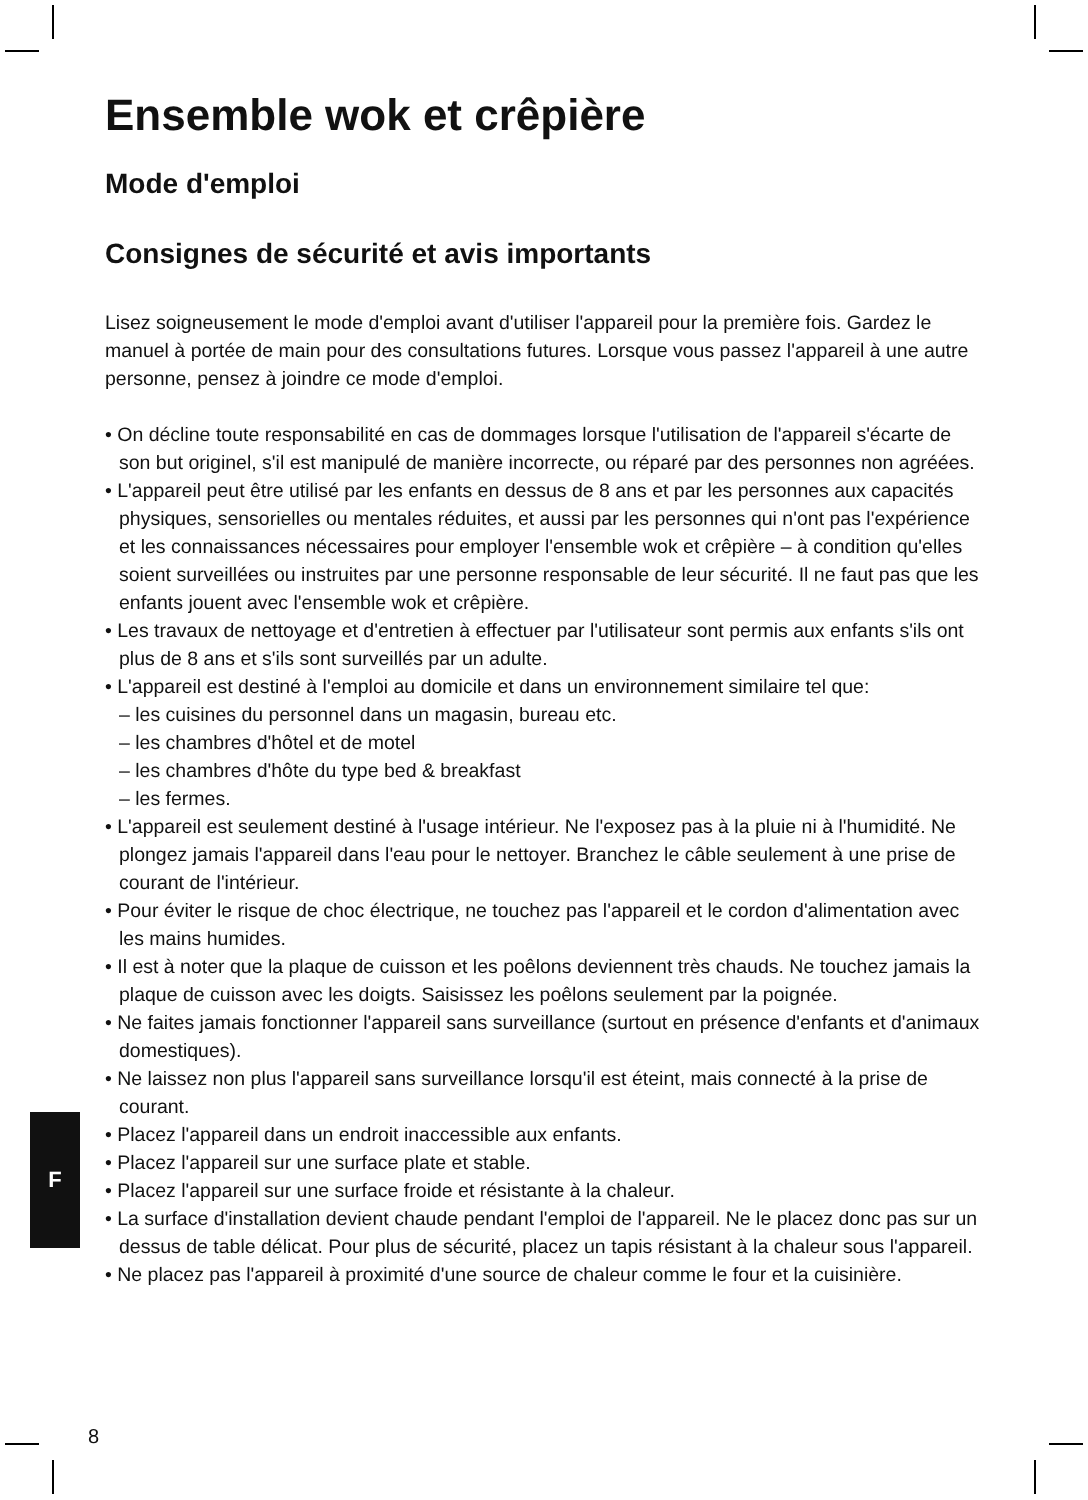Ensemble wok et crêpière
Mode d'emploi
Consignes de sécurité et avis importants
Lisez soigneusement le mode d'emploi avant d'utiliser l'appareil pour la première fois. Gardez le manuel à portée de main pour des consultations futures. Lorsque vous passez l'appareil à une autre personne, pensez à joindre ce mode d'emploi.
• On décline toute responsabilité en cas de dommages lorsque l'utilisation de l'appareil s'écarte de son but originel, s'il est manipulé de manière incorrecte, ou réparé par des personnes non agréées.
• L'appareil peut être utilisé par les enfants en dessus de 8 ans et par les personnes aux capacités physiques, sensorielles ou mentales réduites, et aussi par les personnes qui n'ont pas l'expérience et les connaissances nécessaires pour employer l'ensemble wok et crêpière – à condition qu'elles soient surveillées ou instruites par une personne responsable de leur sécurité. Il ne faut pas que les enfants jouent avec l'ensemble wok et crêpière.
• Les travaux de nettoyage et d'entretien à effectuer par l'utilisateur sont permis aux enfants s'ils ont plus de 8 ans et s'ils sont surveillés par un adulte.
• L'appareil est destiné à l'emploi au domicile et dans un environnement similaire tel que:
– les cuisines du personnel dans un magasin, bureau etc.
– les chambres d'hôtel et de motel
– les chambres d'hôte du type bed & breakfast
– les fermes.
• L'appareil est seulement destiné à l'usage intérieur. Ne l'exposez pas à la pluie ni à l'humidité. Ne plongez jamais l'appareil dans l'eau pour le nettoyer. Branchez le câble seulement à une prise de courant de l'intérieur.
• Pour éviter le risque de choc électrique, ne touchez pas l'appareil et le cordon d'alimentation avec les mains humides.
• Il est à noter que la plaque de cuisson et les poêlons deviennent très chauds. Ne touchez jamais la plaque de cuisson avec les doigts. Saisissez les poêlons seulement par la poignée.
• Ne faites jamais fonctionner l'appareil sans surveillance (surtout en présence d'enfants et d'animaux domestiques).
• Ne laissez non plus l'appareil sans surveillance lorsqu'il est éteint, mais connecté à la prise de courant.
• Placez l'appareil dans un endroit inaccessible aux enfants.
• Placez l'appareil sur une surface plate et stable.
• Placez l'appareil sur une surface froide et résistante à la chaleur.
• La surface d'installation devient chaude pendant l'emploi de l'appareil. Ne le placez donc pas sur un dessus de table délicat. Pour plus de sécurité, placez un tapis résistant à la chaleur sous l'appareil.
• Ne placez pas l'appareil à proximité d'une source de chaleur comme le four et la cuisinière.
F
8